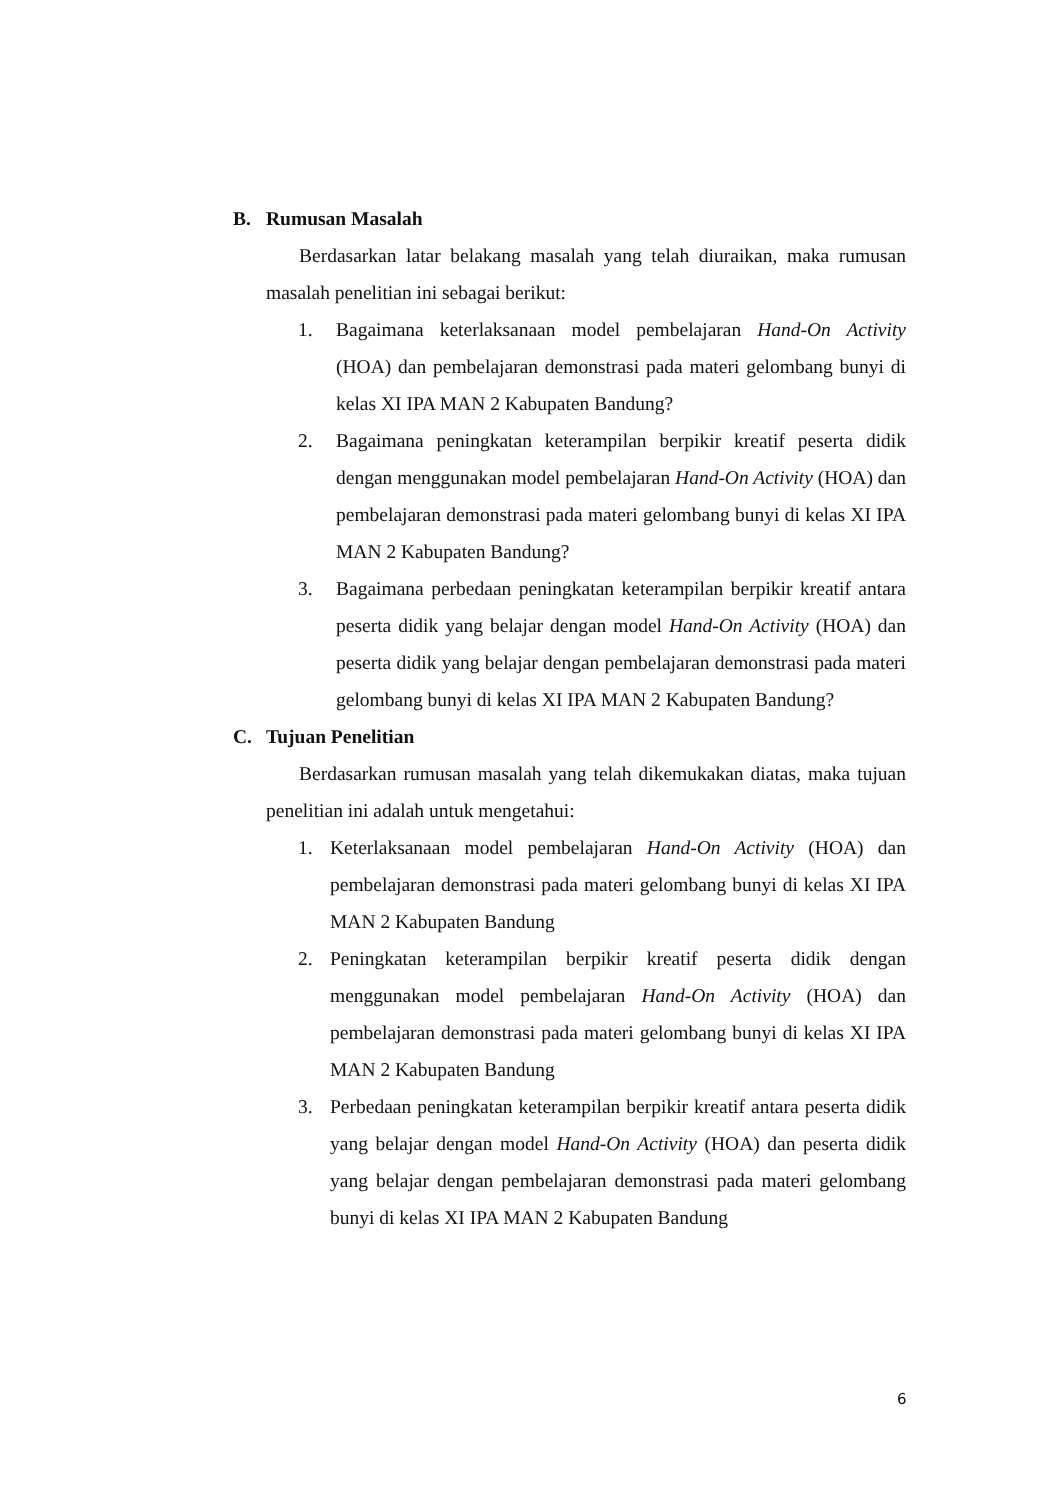B. Rumusan Masalah
Berdasarkan latar belakang masalah yang telah diuraikan, maka rumusan masalah penelitian ini sebagai berikut:
1. Bagaimana keterlaksanaan model pembelajaran Hand-On Activity (HOA) dan pembelajaran demonstrasi pada materi gelombang bunyi di kelas XI IPA MAN 2 Kabupaten Bandung?
2. Bagaimana peningkatan keterampilan berpikir kreatif peserta didik dengan menggunakan model pembelajaran Hand-On Activity (HOA) dan pembelajaran demonstrasi pada materi gelombang bunyi di kelas XI IPA MAN 2 Kabupaten Bandung?
3. Bagaimana perbedaan peningkatan keterampilan berpikir kreatif antara peserta didik yang belajar dengan model Hand-On Activity (HOA) dan peserta didik yang belajar dengan pembelajaran demonstrasi pada materi gelombang bunyi di kelas XI IPA MAN 2 Kabupaten Bandung?
C. Tujuan Penelitian
Berdasarkan rumusan masalah yang telah dikemukakan diatas, maka tujuan penelitian ini adalah untuk mengetahui:
1. Keterlaksanaan model pembelajaran Hand-On Activity (HOA) dan pembelajaran demonstrasi pada materi gelombang bunyi di kelas XI IPA MAN 2 Kabupaten Bandung
2. Peningkatan keterampilan berpikir kreatif peserta didik dengan menggunakan model pembelajaran Hand-On Activity (HOA) dan pembelajaran demonstrasi pada materi gelombang bunyi di kelas XI IPA MAN 2 Kabupaten Bandung
3. Perbedaan peningkatan keterampilan berpikir kreatif antara peserta didik yang belajar dengan model Hand-On Activity (HOA) dan peserta didik yang belajar dengan pembelajaran demonstrasi pada materi gelombang bunyi di kelas XI IPA MAN 2 Kabupaten Bandung
6